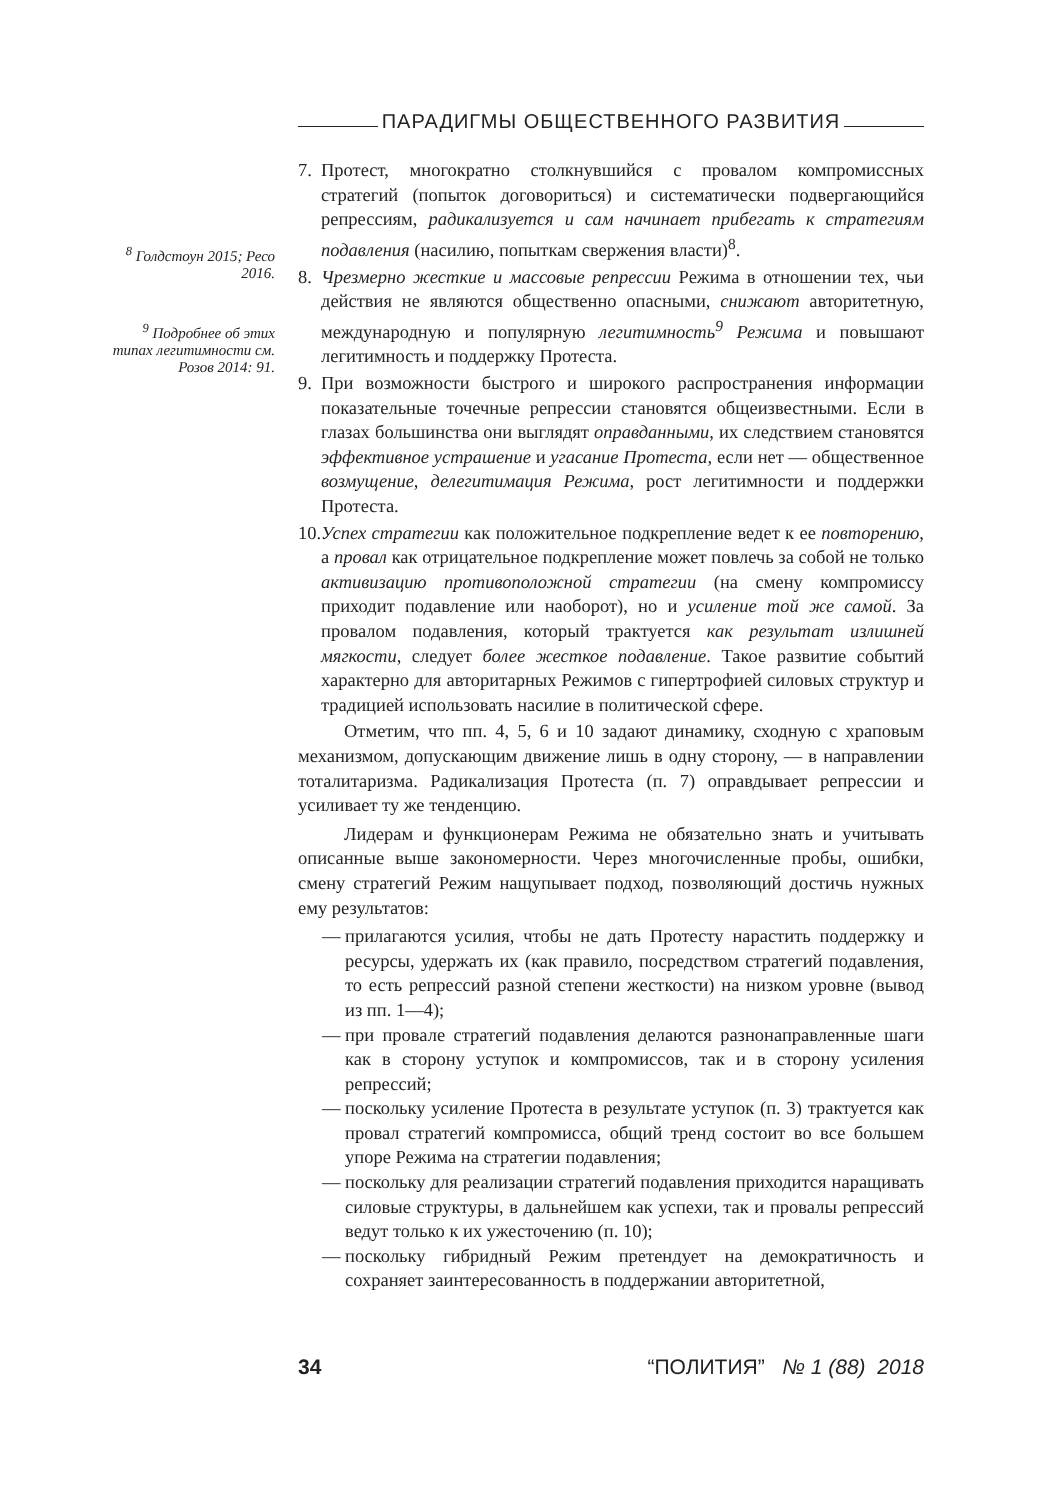ПАРАДИГМЫ ОБЩЕСТВЕННОГО РАЗВИТИЯ
<sup>8</sup> Голдстоун 2015; Ресо 2016.
<sup>9</sup> Подробнее об этих типах легитимности см. Розов 2014: 91.
7. Протест, многократно столкнувшийся с провалом компромиссных стратегий (попыток договориться) и систематически подвергающийся репрессиям, радикализуется и сам начинает прибегать к стратегиям подавления (насилию, попыткам свержения власти)<sup>8</sup>.
8. Чрезмерно жесткие и массовые репрессии Режима в отношении тех, чьи действия не являются общественно опасными, снижают авторитетную, международную и популярную легитимность<sup>9</sup> Режима и повышают легитимность и поддержку Протеста.
9. При возможности быстрого и широкого распространения информации показательные точечные репрессии становятся общеизвестными. Если в глазах большинства они выглядят оправданными, их следствием становятся эффективное устрашение и угасание Протеста, если нет — общественное возмущение, делегитимация Режима, рост легитимности и поддержки Протеста.
10.
Успех стратегии как положительное подкрепление ведет к ее повторению, а провал как отрицательное подкрепление может повлечь за собой не только активизацию противоположной стратегии (на смену компромиссу приходит подавление или наоборот), но и усиление той же самой. За провалом подавления, который трактуется как результат излишней мягкости, следует более жесткое подавление. Такое развитие событий характерно для авторитарных Режимов с гипертрофией силовых структур и традицией использовать насилие в политической сфере.
Отметим, что пп. 4, 5, 6 и 10 задают динамику, сходную с храповым механизмом, допускающим движение лишь в одну сторону, — в направлении тоталитаризма. Радикализация Протеста (п. 7) оправдывает репрессии и усиливает ту же тенденцию.
Лидерам и функционерам Режима не обязательно знать и учитывать описанные выше закономерности. Через многочисленные пробы, ошибки, смену стратегий Режим нащупывает подход, позволяющий достичь нужных ему результатов:
— прилагаются усилия, чтобы не дать Протесту нарастить поддержку и ресурсы, удержать их (как правило, посредством стратегий подавления, то есть репрессий разной степени жесткости) на низком уровне (вывод из пп. 1—4);
— при провале стратегий подавления делаются разнонаправленные шаги как в сторону уступок и компромиссов, так и в сторону усиления репрессий;
— поскольку усиление Протеста в результате уступок (п. 3) трактуется как провал стратегий компромисса, общий тренд состоит во все большем упоре Режима на стратегии подавления;
— поскольку для реализации стратегий подавления приходится наращивать силовые структуры, в дальнейшем как успехи, так и провалы репрессий ведут только к их ужесточению (п. 10);
— поскольку гибридный Режим претендует на демократичность и сохраняет заинтересованность в поддержании авторитетной,
34 “ПОЛИТИЯ” № 1 (88) 2018